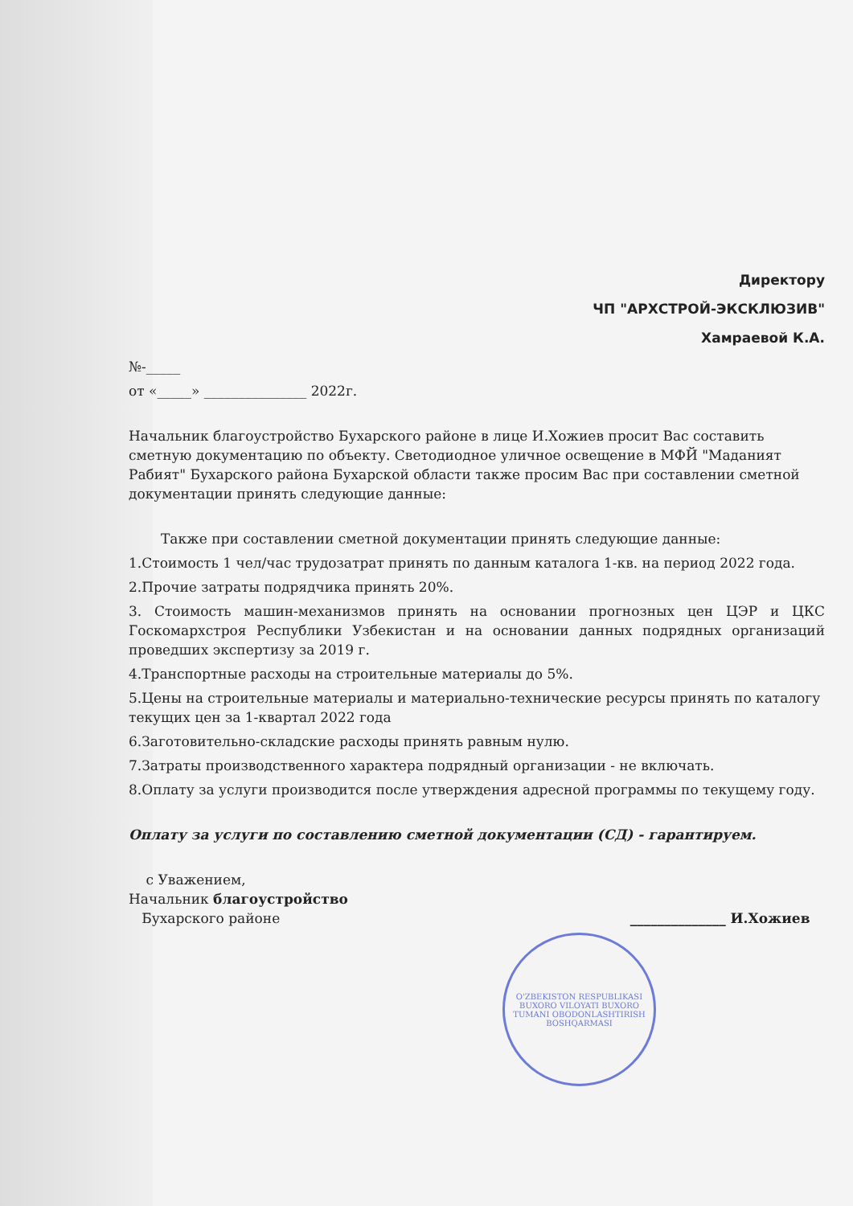Директору
ЧП "АРХСТРОЙ-ЭКСКЛЮЗИВ"
Хамраевой К.А.
№-_____
от «_____» _______________ 2022г.
Начальник благоустройство Бухарского районе в лице И.Хожиев просит Вас составить сметную документацию по объекту. Светодиодное уличное освещение в МФЙ "Маданият Рабият" Бухарского района Бухарской области также просим Вас при составлении сметной документации принять следующие данные:
Также при составлении сметной документации принять следующие данные:
1.Стоимость 1 чел/час трудозатрат принять по данным каталога 1-кв. на период 2022 года.
2.Прочие затраты подрядчика принять 20%.
3. Стоимость машин-механизмов принять на основании прогнозных цен ЦЭР и ЦКС Госкомархстроя Республики Узбекистан и на основании данных подрядных организаций проведших экспертизу за 2019 г.
4.Транспортные расходы на строительные материалы до 5%.
5.Цены на строительные материалы и материально-технические ресурсы принять по каталогу текущих цен за 1-квартал 2022 года
6.Заготовительно-складские расходы принять равным нулю.
7.Затраты производственного характера подрядный организации - не включать.
8.Оплату за услуги производится после утверждения адресной программы по текущему году.
Оплату за услуги по составлению сметной документации (СД) - гарантируем.
с Уважением,
Начальник благоустройство
Бухарского районе ______________ И.Хожиев
O'ZBEKISTON RESPUBLIKASI BUXORO VILOYATI BUXORO TUMANI OBODONLASHTIRISH BOSHQARMASI